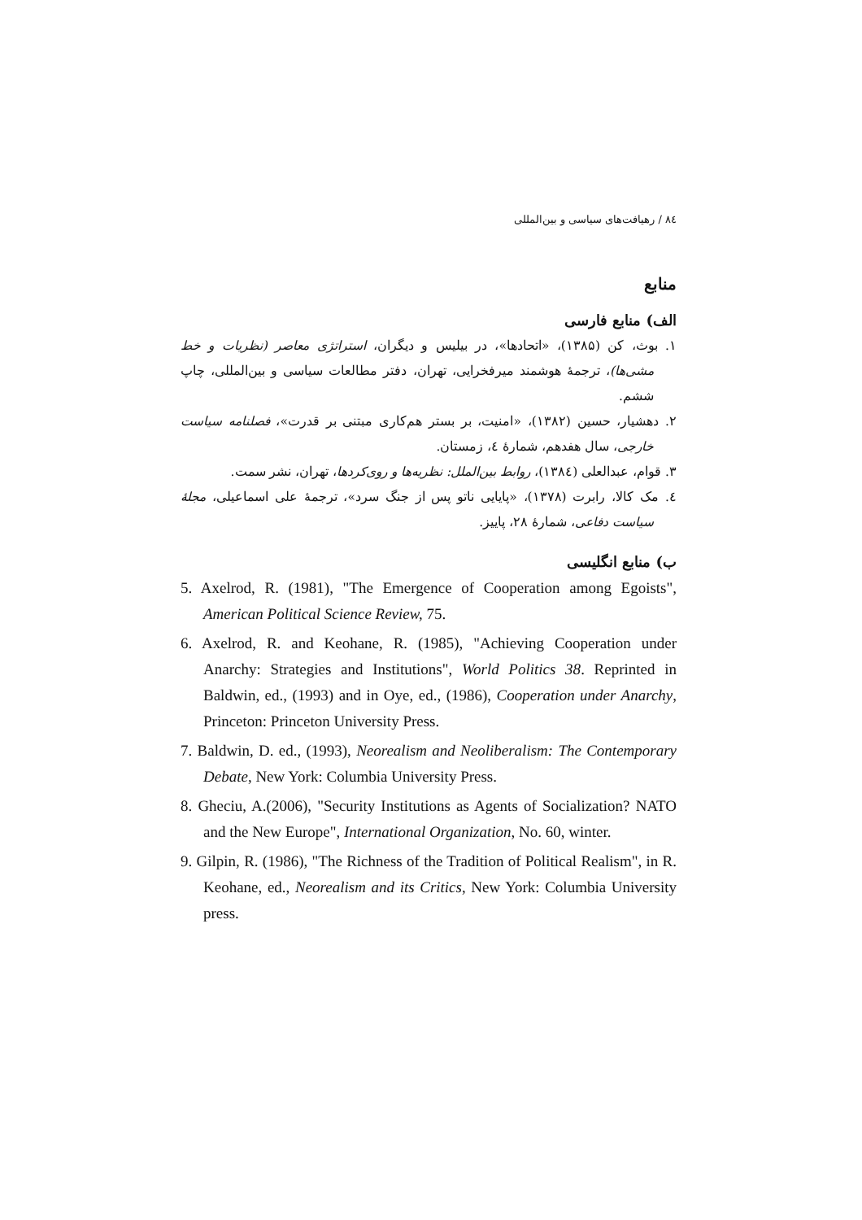۸٤ / رهیافت‌های سیاسی و بین‌المللی
منابع
الف) منابع فارسی
۱. بوث، کن (۱۳۸۵)، «اتحادها»، در بیلیس و دیگران، استراتژی معاصر (نظریات و خط مشی‌ها)، ترجمهٔ هوشمند میرفخرایی، تهران، دفتر مطالعات سیاسی و بین‌المللی، چاپ ششم.
۲. دهشیار، حسین (۱۳۸۲)، «امنیت، بر بستر هم‌کاری مبتنی بر قدرت»، فصلنامه سیاست خارجی، سال هفدهم، شمارهٔ ٤، زمستان.
۳. قوام، عبدالعلی (۱۳۸٤)، روابط بین‌الملل: نظریه‌ها و روی‌کردها، تهران، نشر سمت.
٤. مک کالا، رابرت (۱۳۷۸)، «پایایی ناتو پس از جنگ سرد»، ترجمهٔ علی اسماعیلی، مجلهٔ سیاست دفاعی، شمارهٔ ۲۸، پاییز.
ب) منابع انگلیسی
5. Axelrod, R. (1981), "The Emergence of Cooperation among Egoists", American Political Science Review, 75.
6. Axelrod, R. and Keohane, R. (1985), "Achieving Cooperation under Anarchy: Strategies and Institutions", World Politics 38. Reprinted in Baldwin, ed., (1993) and in Oye, ed., (1986), Cooperation under Anarchy, Princeton: Princeton University Press.
7. Baldwin, D. ed., (1993), Neorealism and Neoliberalism: The Contemporary Debate, New York: Columbia University Press.
8. Gheciu, A.(2006), "Security Institutions as Agents of Socialization? NATO and the New Europe", International Organization, No. 60, winter.
9. Gilpin, R. (1986), "The Richness of the Tradition of Political Realism", in R. Keohane, ed., Neorealism and its Critics, New York: Columbia University press.